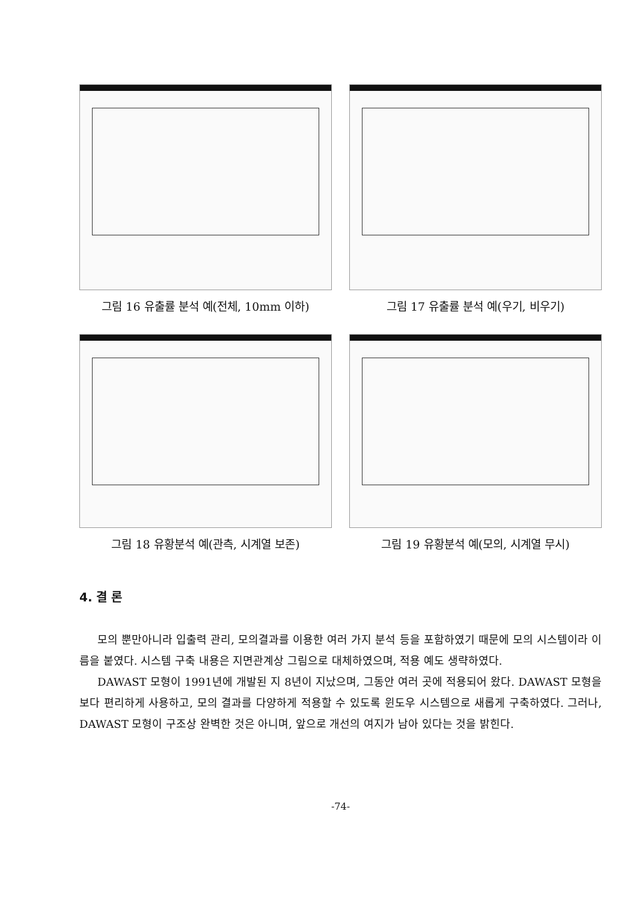그림 16 유출률 분석 예(전체, 10mm 이하) 그림 17 유출률 분석 예(우기, 비우기)
그림 18 유황분석 예(관측, 시계열 보존) 그림 19 유황분석 예(모의, 시계열 무시)
4. 결 론
모의 뿐만아니라 입출력 관리, 모의결과를 이용한 여러 가지 분석 등을 포함하였기 때문에 모의 시스템이라 이름을 붙였다. 시스템 구축 내용은 지면관계상 그림으로 대체하였으며, 적용 예도 생략하였다.
DAWAST 모형이 1991년에 개발된 지 8년이 지났으며, 그동안 여러 곳에 적용되어 왔다. DAWAST 모형을 보다 편리하게 사용하고, 모의 결과를 다양하게 적용할 수 있도록 윈도우 시스템으로 새롭게 구축하였다. 그러나, DAWAST 모형이 구조상 완벽한 것은 아니며, 앞으로 개선의 여지가 남아 있다는 것을 밝힌다.
-74-